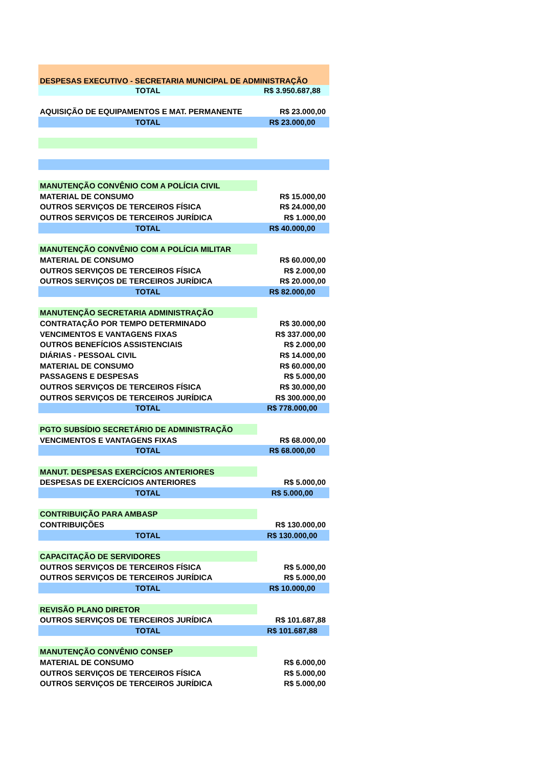| DESPESAS EXECUTIVO - SECRETARIA MUNICIPAL DE ADMINISTRAÇÃO | |
| TOTAL | R$ 3.950.687,88 |
| AQUISIÇÃO DE EQUIPAMENTOS E MAT. PERMANENTE | R$ 23.000,00 |
| TOTAL | R$ 23.000,00 |
| MANUTENÇÃO CONVÊNIO COM A POLÍCIA CIVIL | |
| MATERIAL DE CONSUMO | R$ 15.000,00 |
| OUTROS SERVIÇOS DE TERCEIROS FÍSICA | R$ 24.000,00 |
| OUTROS SERVIÇOS DE TERCEIROS JURÍDICA | R$ 1.000,00 |
| TOTAL | R$ 40.000,00 |
| MANUTENÇÃO CONVÊNIO COM A POLÍCIA MILITAR | |
| MATERIAL DE CONSUMO | R$ 60.000,00 |
| OUTROS SERVIÇOS DE TERCEIROS FÍSICA | R$ 2.000,00 |
| OUTROS SERVIÇOS DE TERCEIROS JURÍDICA | R$ 20.000,00 |
| TOTAL | R$ 82.000,00 |
| MANUTENÇÃO SECRETARIA ADMINISTRAÇÃO | |
| CONTRATAÇÃO POR TEMPO DETERMINADO | R$ 30.000,00 |
| VENCIMENTOS E VANTAGENS FIXAS | R$ 337.000,00 |
| OUTROS BENEFÍCIOS ASSISTENCIAIS | R$ 2.000,00 |
| DIÁRIAS - PESSOAL CIVIL | R$ 14.000,00 |
| MATERIAL DE CONSUMO | R$ 60.000,00 |
| PASSAGENS E DESPESAS | R$ 5.000,00 |
| OUTROS SERVIÇOS DE TERCEIROS FÍSICA | R$ 30.000,00 |
| OUTROS SERVIÇOS DE TERCEIROS JURÍDICA | R$ 300.000,00 |
| TOTAL | R$ 778.000,00 |
| PGTO SUBSÍDIO SECRETÁRIO DE ADMINISTRAÇÃO | |
| VENCIMENTOS E VANTAGENS FIXAS | R$ 68.000,00 |
| TOTAL | R$ 68.000,00 |
| MANUT. DESPESAS EXERCÍCIOS ANTERIORES | |
| DESPESAS DE EXERCÍCIOS ANTERIORES | R$ 5.000,00 |
| TOTAL | R$ 5.000,00 |
| CONTRIBUIÇÃO PARA AMBASP | |
| CONTRIBUIÇÕES | R$ 130.000,00 |
| TOTAL | R$ 130.000,00 |
| CAPACITAÇÃO DE SERVIDORES | |
| OUTROS SERVIÇOS DE TERCEIROS FÍSICA | R$ 5.000,00 |
| OUTROS SERVIÇOS DE TERCEIROS JURÍDICA | R$ 5.000,00 |
| TOTAL | R$ 10.000,00 |
| REVISÃO PLANO DIRETOR | |
| OUTROS SERVIÇOS DE TERCEIROS JURÍDICA | R$ 101.687,88 |
| TOTAL | R$ 101.687,88 |
| MANUTENÇÃO CONVÊNIO CONSEP | |
| MATERIAL DE CONSUMO | R$ 6.000,00 |
| OUTROS SERVIÇOS DE TERCEIROS FÍSICA | R$ 5.000,00 |
| OUTROS SERVIÇOS DE TERCEIROS JURÍDICA | R$ 5.000,00 |